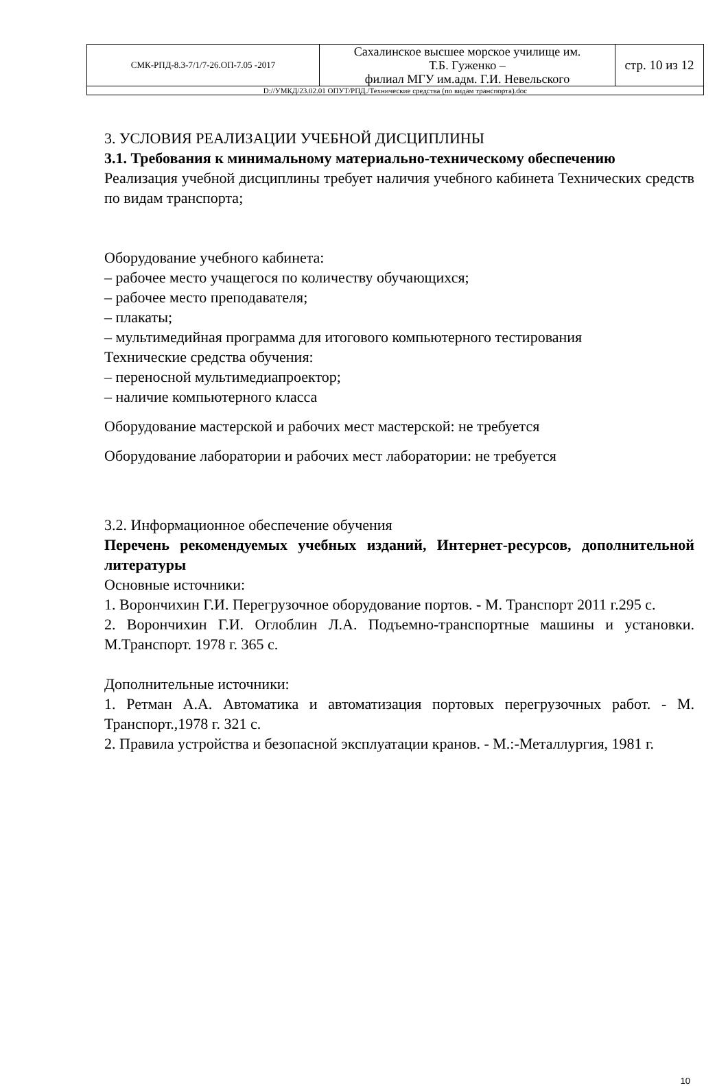| СМК-РПД-8.3-7/1/7-26.ОП-7.05 -2017 | Сахалинское высшее морское училище им. Т.Б. Гуженко – филиал МГУ им.адм. Г.И. Невельского | стр. 10 из 12 |
| D://УМКД/23.02.01 ОПУТ/РПД./Технические средства (по видам транспорта).doc | | |
3. УСЛОВИЯ РЕАЛИЗАЦИИ УЧЕБНОЙ ДИСЦИПЛИНЫ
3.1. Требования к минимальному материально-техническому обеспечению
Реализация учебной дисциплины требует наличия учебного кабинета Технических средств по видам транспорта;
Оборудование учебного кабинета:
– рабочее место учащегося по количеству обучающихся;
– рабочее место преподавателя;
– плакаты;
– мультимедийная программа для итогового компьютерного тестирования
Технические средства обучения:
– переносной мультимедиапроектор;
– наличие компьютерного класса
Оборудование мастерской и рабочих мест мастерской: не требуется
Оборудование лаборатории и рабочих мест лаборатории: не требуется
3.2. Информационное обеспечение обучения
Перечень рекомендуемых учебных изданий, Интернет-ресурсов, дополнительной литературы
Основные источники:
1. Ворончихин Г.И. Перегрузочное оборудование портов. - М. Транспорт 2011 г.295 с.
2. Ворончихин Г.И. Оглоблин Л.А. Подъемно-транспортные машины и установки. М.Транспорт. 1978 г. 365 с.
Дополнительные источники:
1. Ретман А.А. Автоматика и автоматизация портовых перегрузочных работ. - М. Транспорт.,1978 г. 321 с.
2. Правила устройства и безопасной эксплуатации кранов. - М.:-Металлургия, 1981 г.
10